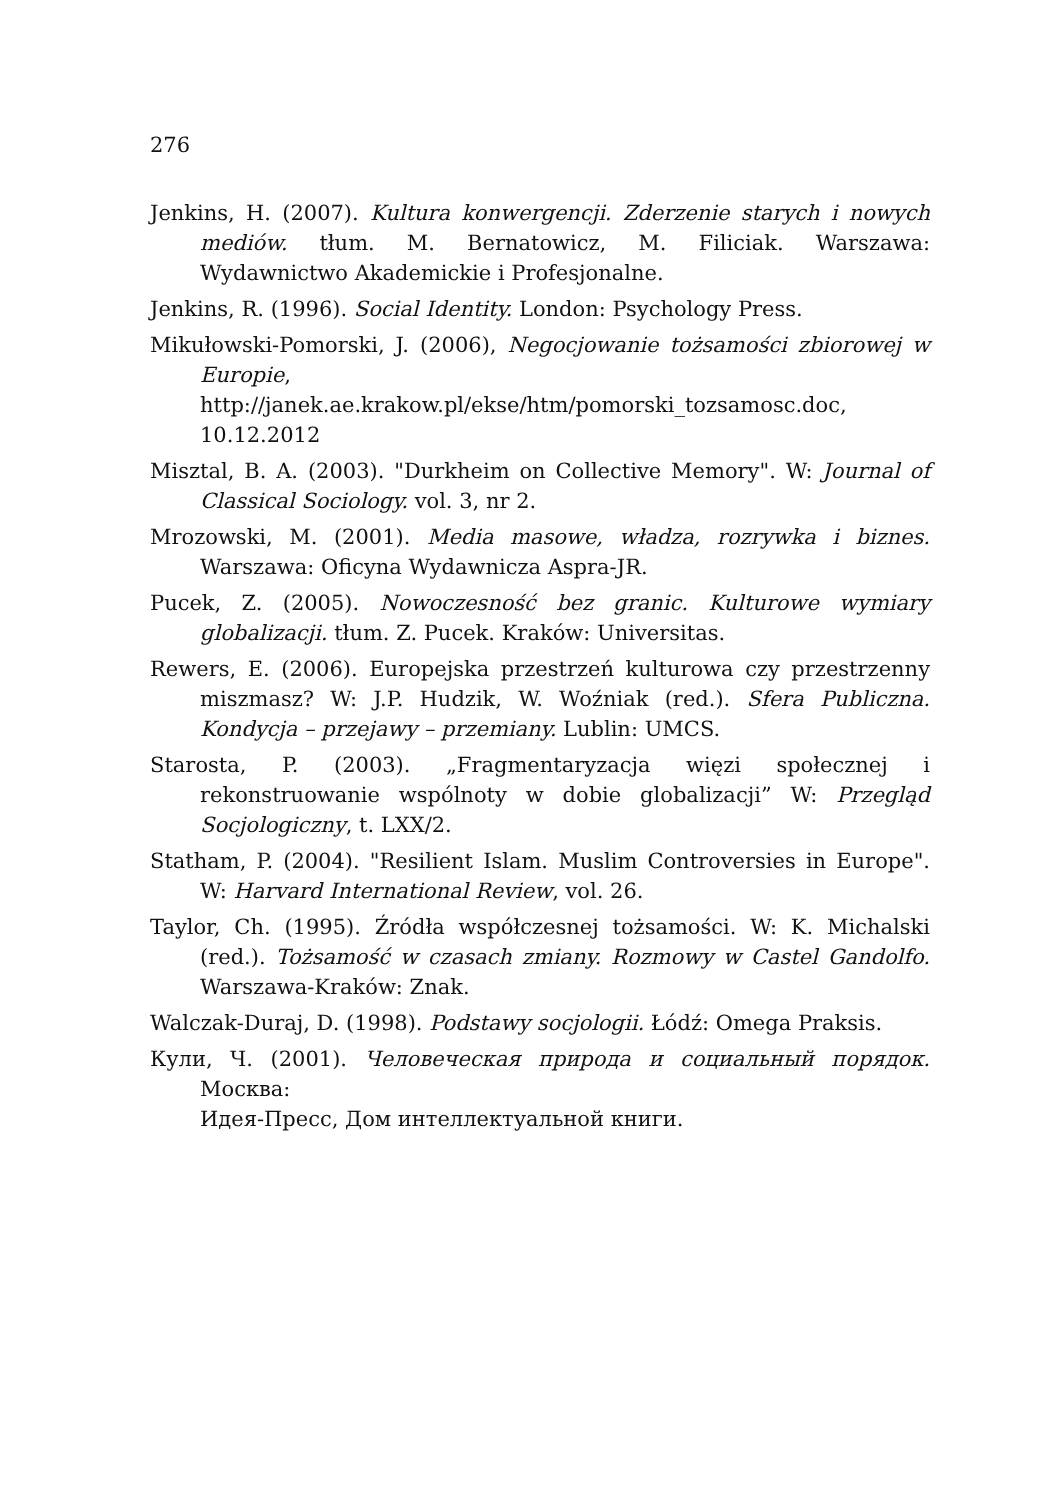276
Jenkins, H. (2007). Kultura konwergencji. Zderzenie starych i nowych mediów. tłum. M. Bernatowicz, M. Filiciak. Warszawa: Wydawnictwo Akademickie i Profesjonalne.
Jenkins, R. (1996). Social Identity. London: Psychology Press.
Mikułowski-Pomorski, J. (2006), Negocjowanie tożsamości zbiorowej w Europie, http://janek.ae.krakow.pl/ekse/htm/pomorski_tozsamosc.doc, 10.12.2012
Misztal, B. A. (2003). "Durkheim on Collective Memory". W: Journal of Classical Sociology. vol. 3, nr 2.
Mrozowski, M. (2001). Media masowe, władza, rozrywka i biznes. Warszawa: Oficyna Wydawnicza Aspra-JR.
Pucek, Z. (2005). Nowoczesność bez granic. Kulturowe wymiary globalizacji. tłum. Z. Pucek. Kraków: Universitas.
Rewers, E. (2006). Europejska przestrzeń kulturowa czy przestrzenny miszmasz? W: J.P. Hudzik, W. Woźniak (red.). Sfera Publiczna. Kondycja – przejawy – przemiany. Lublin: UMCS.
Starosta, P. (2003). „Fragmentaryzacja więzi społecznej i rekonstruowanie wspólnoty w dobie globalizacji” W: Przegląd Socjologiczny, t. LXX/2.
Statham, P. (2004). "Resilient Islam. Muslim Controversies in Europe". W: Harvard International Review, vol. 26.
Taylor, Ch. (1995). Źródła współczesnej tożsamości. W: K. Michalski (red.). Tożsamość w czasach zmiany. Rozmowy w Castel Gandolfo. Warszawa-Kraków: Znak.
Walczak-Duraj, D. (1998). Podstawy socjologii. Łódź: Omega Praksis.
Кули, Ч. (2001). Человеческая природа и социальный порядок. Москва:
Идея-Пресс, Дом интеллектуальной книги.